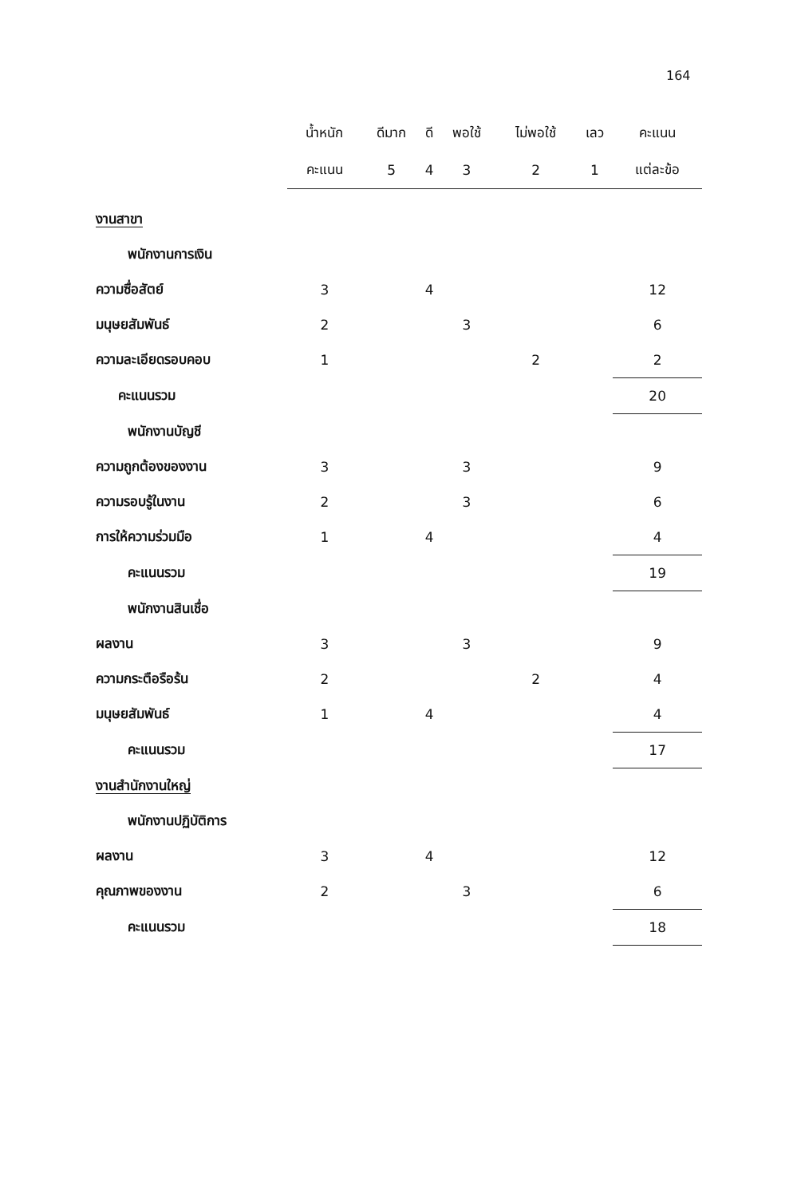164
| | น้ำหนัก | ดีมาก | ดี | พอใช้ | ไม่พอใช้ | เลว | คะแนน |
| --- | --- | --- | --- | --- | --- | --- | --- |
| | คะแนน | 5 | 4 | 3 | 2 | 1 | แต่ละข้อ |
| งานสาขา | | | | | | | |
| พนักงานการเงิน | | | | | | | |
| ความซื่อสัตย์ | 3 | | 4 | | | | 12 |
| มนุษยสัมพันธ์ | 2 | | | 3 | | | 6 |
| ความละเอียดรอบคอบ | 1 | | | | 2 | | 2 |
| คะแนนรวม | | | | | | | 20 |
| พนักงานบัญชี | | | | | | | |
| ความถูกต้องของงาน | 3 | | | 3 | | | 9 |
| ความรอบรู้ในงาน | 2 | | | 3 | | | 6 |
| การให้ความร่วมมือ | 1 | | 4 | | | | 4 |
| คะแนนรวม | | | | | | | 19 |
| พนักงานสินเชื่อ | | | | | | | |
| ผลงาน | 3 | | | 3 | | | 9 |
| ความกระตือรือร้น | 2 | | | | 2 | | 4 |
| มนุษยสัมพันธ์ | 1 | | 4 | | | | 4 |
| คะแนนรวม | | | | | | | 17 |
| งานสำนักงานใหญ่ | | | | | | | |
| พนักงานปฏิบัติการ | | | | | | | |
| ผลงาน | 3 | | 4 | | | | 12 |
| คุณภาพของงาน | 2 | | | 3 | | | 6 |
| คะแนนรวม | | | | | | | 18 |